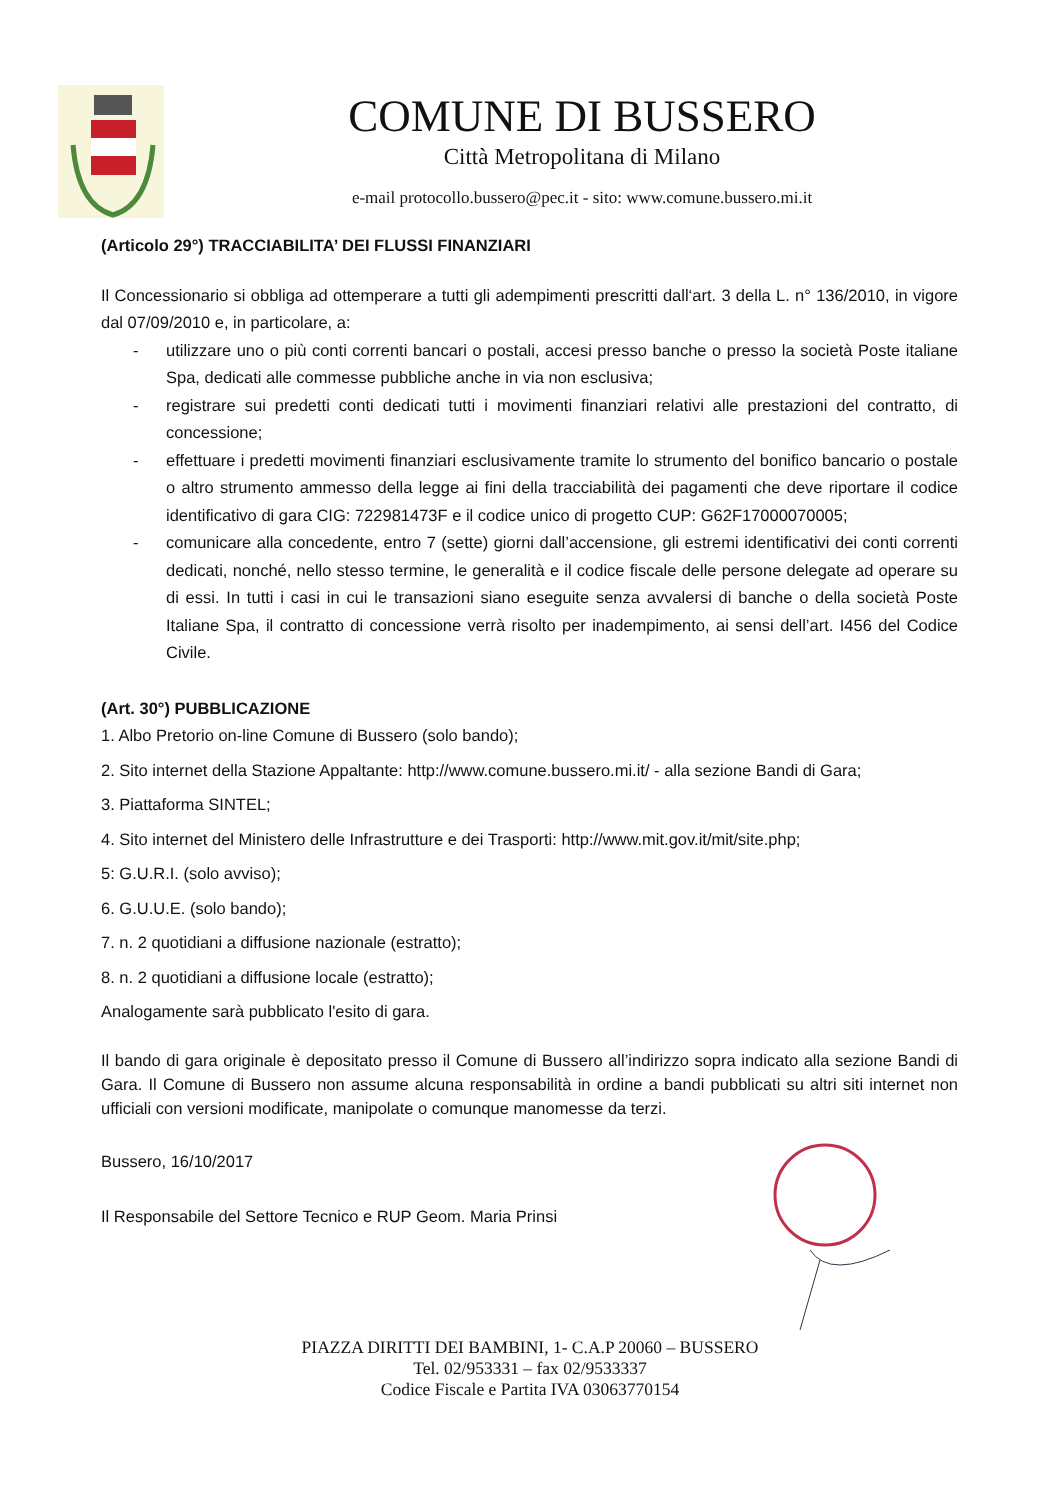COMUNE DI BUSSERO
Città Metropolitana di Milano
e-mail protocollo.bussero@pec.it - sito: www.comune.bussero.mi.it
(Articolo 29°) TRACCIABILITA’ DEI FLUSSI FINANZIARI
Il Concessionario si obbliga ad ottemperare a tutti gli adempimenti prescritti dall‘art. 3 della L. n° 136/2010, in vigore dal 07/09/2010 e, in particolare, a:
- utilizzare uno o più conti correnti bancari o postali, accesi presso banche o presso la società Poste italiane Spa, dedicati alle commesse pubbliche anche in via non esclusiva;
- registrare sui predetti conti dedicati tutti i movimenti finanziari relativi alle prestazioni del contratto, di concessione;
- effettuare i predetti movimenti finanziari esclusivamente tramite lo strumento del bonifico bancario o postale o altro strumento ammesso della legge ai fini della tracciabilità dei pagamenti che deve riportare il codice identificativo di gara CIG: 722981473F e il codice unico di progetto CUP: G62F17000070005;
- comunicare alla concedente, entro 7 (sette) giorni dall’accensione, gli estremi identificativi dei conti correnti dedicati, nonché, nello stesso termine, le generalità e il codice fiscale delle persone delegate ad operare su di essi. In tutti i casi in cui le transazioni siano eseguite senza avvalersi di banche o della società Poste Italiane Spa, il contratto di concessione verrà risolto per inadempimento, ai sensi dell’art. I456 del Codice Civile.
(Art. 30°) PUBBLICAZIONE
1. Albo Pretorio on-line Comune di Bussero (solo bando);
2. Sito internet della Stazione Appaltante: http://www.comune.bussero.mi.it/ - alla sezione Bandi di Gara;
3. Piattaforma SINTEL;
4. Sito internet del Ministero delle Infrastrutture e dei Trasporti: http://www.mit.gov.it/mit/site.php;
5: G.U.R.I. (solo avviso);
6. G.U.U.E. (solo bando);
7. n. 2 quotidiani a diffusione nazionale (estratto);
8. n. 2 quotidiani a diffusione locale (estratto);
Analogamente sarà pubblicato l'esito di gara.
Il bando di gara originale è depositato presso il Comune di Bussero all’indirizzo sopra indicato alla sezione Bandi di Gara. Il Comune di Bussero non assume alcuna responsabilità in ordine a bandi pubblicati su altri siti internet non ufficiali con versioni modificate, manipolate o comunque manomesse da terzi.
Bussero, 16/10/2017
Il Responsabile del Settore Tecnico e RUP Geom. Maria Prinsi
PIAZZA DIRITTI DEI BAMBINI, 1- C.A.P 20060 – BUSSERO
Tel. 02/953331 – fax 02/9533337
Codice Fiscale e Partita IVA 03063770154